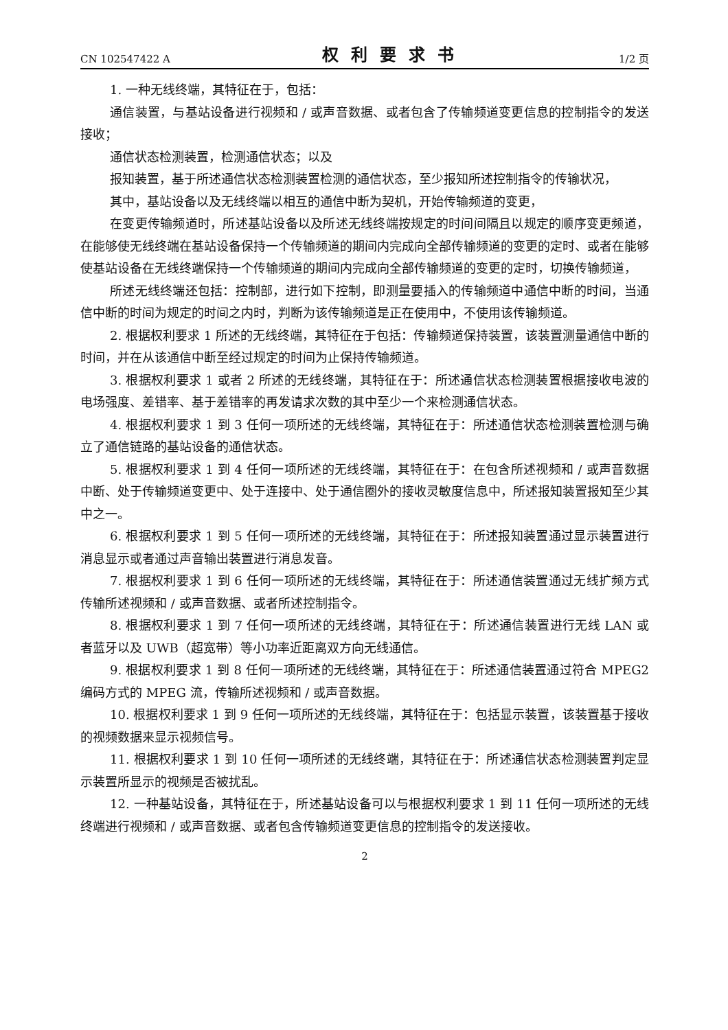CN 102547422 A 权利要求书 1/2 页
1. 一种无线终端，其特征在于，包括：
通信装置，与基站设备进行视频和 / 或声音数据、或者包含了传输频道变更信息的控制指令的发送接收；
通信状态检测装置，检测通信状态；以及
报知装置，基于所述通信状态检测装置检测的通信状态，至少报知所述控制指令的传输状况，
其中，基站设备以及无线终端以相互的通信中断为契机，开始传输频道的变更，
在变更传输频道时，所述基站设备以及所述无线终端按规定的时间间隔且以规定的顺序变更频道，在能够使无线终端在基站设备保持一个传输频道的期间内完成向全部传输频道的变更的定时、或者在能够使基站设备在无线终端保持一个传输频道的期间内完成向全部传输频道的变更的定时，切换传输频道，
所述无线终端还包括：控制部，进行如下控制，即测量要插入的传输频道中通信中断的时间，当通信中断的时间为规定的时间之内时，判断为该传输频道是正在使用中，不使用该传输频道。
2. 根据权利要求 1 所述的无线终端，其特征在于包括：传输频道保持装置，该装置测量通信中断的时间，并在从该通信中断至经过规定的时间为止保持传输频道。
3. 根据权利要求 1 或者 2 所述的无线终端，其特征在于：所述通信状态检测装置根据接收电波的电场强度、差错率、基于差错率的再发请求次数的其中至少一个来检测通信状态。
4. 根据权利要求 1 到 3 任何一项所述的无线终端，其特征在于：所述通信状态检测装置检测与确立了通信链路的基站设备的通信状态。
5. 根据权利要求 1 到 4 任何一项所述的无线终端，其特征在于：在包含所述视频和 / 或声音数据中断、处于传输频道变更中、处于连接中、处于通信圈外的接收灵敏度信息中，所述报知装置报知至少其中之一。
6. 根据权利要求 1 到 5 任何一项所述的无线终端，其特征在于：所述报知装置通过显示装置进行消息显示或者通过声音输出装置进行消息发音。
7. 根据权利要求 1 到 6 任何一项所述的无线终端，其特征在于：所述通信装置通过无线扩频方式传输所述视频和 / 或声音数据、或者所述控制指令。
8. 根据权利要求 1 到 7 任何一项所述的无线终端，其特征在于：所述通信装置进行无线 LAN 或者蓝牙以及 UWB（超宽带）等小功率近距离双方向无线通信。
9. 根据权利要求 1 到 8 任何一项所述的无线终端，其特征在于：所述通信装置通过符合 MPEG2 编码方式的 MPEG 流，传输所述视频和 / 或声音数据。
10. 根据权利要求 1 到 9 任何一项所述的无线终端，其特征在于：包括显示装置，该装置基于接收的视频数据来显示视频信号。
11. 根据权利要求 1 到 10 任何一项所述的无线终端，其特征在于：所述通信状态检测装置判定显示装置所显示的视频是否被扰乱。
12. 一种基站设备，其特征在于，所述基站设备可以与根据权利要求 1 到 11 任何一项所述的无线终端进行视频和 / 或声音数据、或者包含传输频道变更信息的控制指令的发送接收。
2